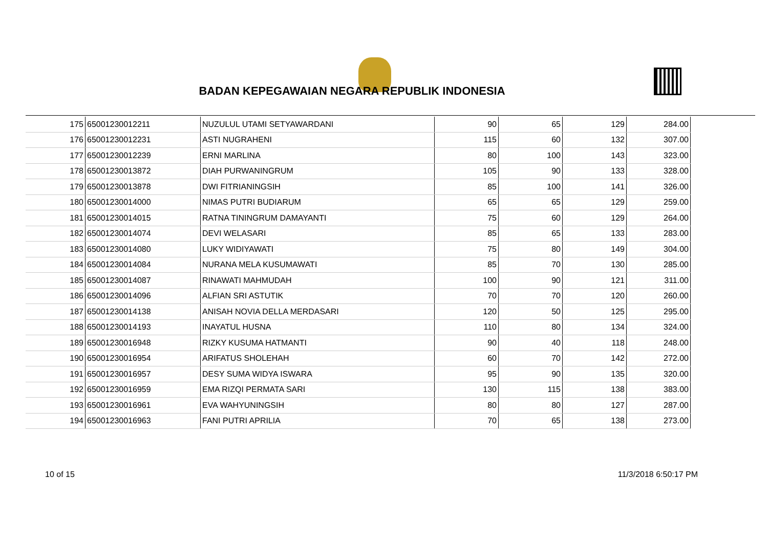BADAN KEPEGAWAIAN NEGARA REPUBLIK INDONESIA
| 175 | 65001230012211 | NUZULUL UTAMI SETYAWARDANI | 90 | 65 | 129 | 284.00 |
| 176 | 65001230012231 | ASTI NUGRAHENI | 115 | 60 | 132 | 307.00 |
| 177 | 65001230012239 | ERNI MARLINA | 80 | 100 | 143 | 323.00 |
| 178 | 65001230013872 | DIAH PURWANINGRUM | 105 | 90 | 133 | 328.00 |
| 179 | 65001230013878 | DWI FITRIANINGSIH | 85 | 100 | 141 | 326.00 |
| 180 | 65001230014000 | NIMAS PUTRI BUDIARUM | 65 | 65 | 129 | 259.00 |
| 181 | 65001230014015 | RATNA TININGRUM DAMAYANTI | 75 | 60 | 129 | 264.00 |
| 182 | 65001230014074 | DEVI WELASARI | 85 | 65 | 133 | 283.00 |
| 183 | 65001230014080 | LUKY WIDIYAWATI | 75 | 80 | 149 | 304.00 |
| 184 | 65001230014084 | NURANA MELA KUSUMAWATI | 85 | 70 | 130 | 285.00 |
| 185 | 65001230014087 | RINAWATI MAHMUDAH | 100 | 90 | 121 | 311.00 |
| 186 | 65001230014096 | ALFIAN SRI ASTUTIK | 70 | 70 | 120 | 260.00 |
| 187 | 65001230014138 | ANISAH NOVIA DELLA MERDASARI | 120 | 50 | 125 | 295.00 |
| 188 | 65001230014193 | INAYATUL HUSNA | 110 | 80 | 134 | 324.00 |
| 189 | 65001230016948 | RIZKY KUSUMA HATMANTI | 90 | 40 | 118 | 248.00 |
| 190 | 65001230016954 | ARIFATUS SHOLEHAH | 60 | 70 | 142 | 272.00 |
| 191 | 65001230016957 | DESY SUMA WIDYA ISWARA | 95 | 90 | 135 | 320.00 |
| 192 | 65001230016959 | EMA RIZQI PERMATA SARI | 130 | 115 | 138 | 383.00 |
| 193 | 65001230016961 | EVA WAHYUNINGSIH | 80 | 80 | 127 | 287.00 |
| 194 | 65001230016963 | FANI PUTRI APRILIA | 70 | 65 | 138 | 273.00 |
10 of 15 11/3/2018 6:50:17 PM